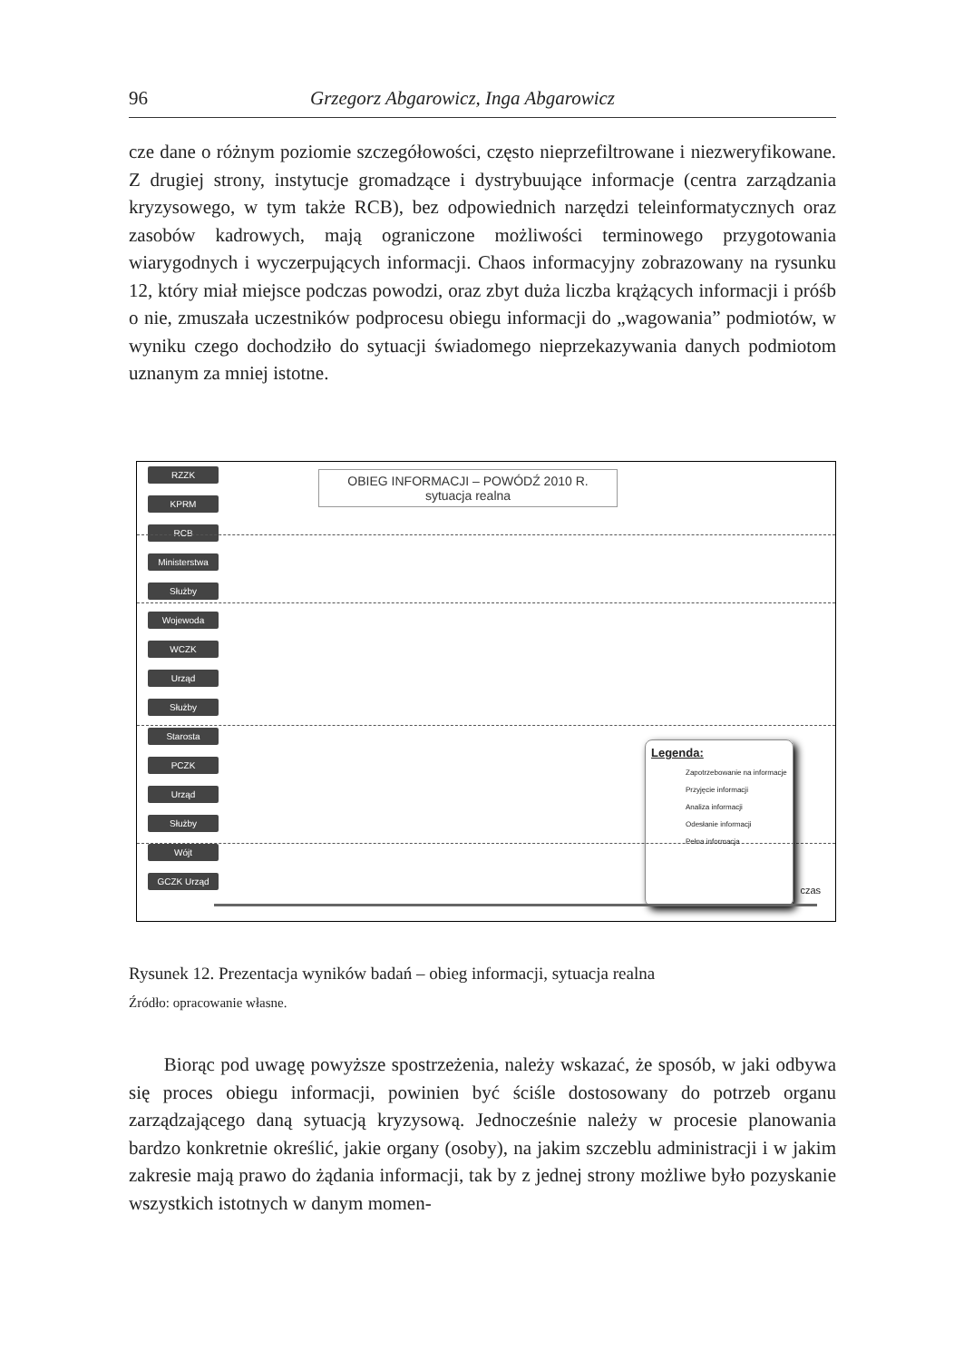96 Grzegorz Abgarowicz, Inga Abgarowicz
cze dane o różnym poziomie szczegółowości, często nieprzefiltrowane i niezweryfikowane. Z drugiej strony, instytucje gromadzące i dystrybuujące informacje (centra zarządzania kryzysowego, w tym także RCB), bez odpowiednich narzędzi teleinformatycznych oraz zasobów kadrowych, mają ograniczone możliwości terminowego przygotowania wiarygodnych i wyczerpujących informacji. Chaos informacyjny zobrazowany na rysunku 12, który miał miejsce podczas powodzi, oraz zbyt duża liczba krążących informacji i próśb o nie, zmuszała uczestników podprocesu obiegu informacji do „wagowania” podmiotów, w wyniku czego dochodziło do sytuacji świadomego nieprzekazywania danych podmiotom uznanym za mniej istotne.
RZZK
KPRM
RCB
Ministerstwa
Służby
Wojewoda
WCZK
Urząd
Służby
Starosta
PCZK
Urząd
Służby
Wójt
GCZK Urząd
OBIEG INFORMACJI – POWÓDŹ 2010 R.
sytuacja realna
Legenda:
Zapotrzebowanie na informacje
Przyjęcie informacji
Analiza informacji
Odesłanie informacji
Pełna informacja
czas
Rysunek 12. Prezentacja wyników badań – obieg informacji, sytuacja realna
Źródło: opracowanie własne.
Biorąc pod uwagę powyższe spostrzeżenia, należy wskazać, że sposób, w jaki odbywa się proces obiegu informacji, powinien być ściśle dostosowany do potrzeb organu zarządzającego daną sytuacją kryzysową. Jednocześnie należy w procesie planowania bardzo konkretnie określić, jakie organy (osoby), na jakim szczeblu administracji i w jakim zakresie mają prawo do żądania informacji, tak by z jednej strony możliwe było pozyskanie wszystkich istotnych w danym momen-